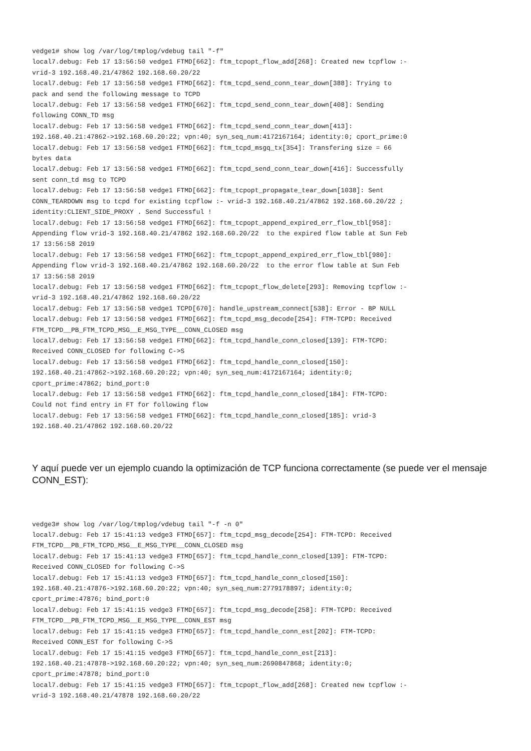vedge1# show log /var/log/tmplog/vdebug tail "-f"
local7.debug: Feb 17 13:56:50 vedge1 FTMD[662]: ftm_tcpopt_flow_add[268]: Created new tcpflow :-
vrid-3 192.168.40.21/47862 192.168.60.20/22
local7.debug: Feb 17 13:56:58 vedge1 FTMD[662]: ftm_tcpd_send_conn_tear_down[388]: Trying to
pack and send the following message to TCPD
local7.debug: Feb 17 13:56:58 vedge1 FTMD[662]: ftm_tcpd_send_conn_tear_down[408]: Sending
following CONN_TD msg
local7.debug: Feb 17 13:56:58 vedge1 FTMD[662]: ftm_tcpd_send_conn_tear_down[413]:
192.168.40.21:47862->192.168.60.20:22; vpn:40; syn_seq_num:4172167164; identity:0; cport_prime:0
local7.debug: Feb 17 13:56:58 vedge1 FTMD[662]: ftm_tcpd_msgq_tx[354]: Transfering size = 66
bytes data
local7.debug: Feb 17 13:56:58 vedge1 FTMD[662]: ftm_tcpd_send_conn_tear_down[416]: Successfully
sent conn_td msg to TCPD
local7.debug: Feb 17 13:56:58 vedge1 FTMD[662]: ftm_tcpopt_propagate_tear_down[1038]: Sent
CONN_TEARDOWN msg to tcpd for existing tcpflow :- vrid-3 192.168.40.21/47862 192.168.60.20/22 ;
identity:CLIENT_SIDE_PROXY . Send Successful !
local7.debug: Feb 17 13:56:58 vedge1 FTMD[662]: ftm_tcpopt_append_expired_err_flow_tbl[958]:
Appending flow vrid-3 192.168.40.21/47862 192.168.60.20/22  to the expired flow table at Sun Feb
17 13:56:58 2019
local7.debug: Feb 17 13:56:58 vedge1 FTMD[662]: ftm_tcpopt_append_expired_err_flow_tbl[980]:
Appending flow vrid-3 192.168.40.21/47862 192.168.60.20/22  to the error flow table at Sun Feb
17 13:56:58 2019
local7.debug: Feb 17 13:56:58 vedge1 FTMD[662]: ftm_tcpopt_flow_delete[293]: Removing tcpflow :-
vrid-3 192.168.40.21/47862 192.168.60.20/22
local7.debug: Feb 17 13:56:58 vedge1 TCPD[670]: handle_upstream_connect[538]: Error - BP NULL
local7.debug: Feb 17 13:56:58 vedge1 FTMD[662]: ftm_tcpd_msg_decode[254]: FTM-TCPD: Received
FTM_TCPD__PB_FTM_TCPD_MSG__E_MSG_TYPE__CONN_CLOSED msg
local7.debug: Feb 17 13:56:58 vedge1 FTMD[662]: ftm_tcpd_handle_conn_closed[139]: FTM-TCPD:
Received CONN_CLOSED for following C->S
local7.debug: Feb 17 13:56:58 vedge1 FTMD[662]: ftm_tcpd_handle_conn_closed[150]:
192.168.40.21:47862->192.168.60.20:22; vpn:40; syn_seq_num:4172167164; identity:0;
cport_prime:47862; bind_port:0
local7.debug: Feb 17 13:56:58 vedge1 FTMD[662]: ftm_tcpd_handle_conn_closed[184]: FTM-TCPD:
Could not find entry in FT for following flow
local7.debug: Feb 17 13:56:58 vedge1 FTMD[662]: ftm_tcpd_handle_conn_closed[185]: vrid-3
192.168.40.21/47862 192.168.60.20/22
Y aquí puede ver un ejemplo cuando la optimización de TCP funciona correctamente (se puede ver el mensaje CONN_EST):
vedge3# show log /var/log/tmplog/vdebug tail "-f -n 0"
local7.debug: Feb 17 15:41:13 vedge3 FTMD[657]: ftm_tcpd_msg_decode[254]: FTM-TCPD: Received
FTM_TCPD__PB_FTM_TCPD_MSG__E_MSG_TYPE__CONN_CLOSED msg
local7.debug: Feb 17 15:41:13 vedge3 FTMD[657]: ftm_tcpd_handle_conn_closed[139]: FTM-TCPD:
Received CONN_CLOSED for following C->S
local7.debug: Feb 17 15:41:13 vedge3 FTMD[657]: ftm_tcpd_handle_conn_closed[150]:
192.168.40.21:47876->192.168.60.20:22; vpn:40; syn_seq_num:2779178897; identity:0;
cport_prime:47876; bind_port:0
local7.debug: Feb 17 15:41:15 vedge3 FTMD[657]: ftm_tcpd_msg_decode[258]: FTM-TCPD: Received
FTM_TCPD__PB_FTM_TCPD_MSG__E_MSG_TYPE__CONN_EST msg
local7.debug: Feb 17 15:41:15 vedge3 FTMD[657]: ftm_tcpd_handle_conn_est[202]: FTM-TCPD:
Received CONN_EST for following C->S
local7.debug: Feb 17 15:41:15 vedge3 FTMD[657]: ftm_tcpd_handle_conn_est[213]:
192.168.40.21:47878->192.168.60.20:22; vpn:40; syn_seq_num:2690847868; identity:0;
cport_prime:47878; bind_port:0
local7.debug: Feb 17 15:41:15 vedge3 FTMD[657]: ftm_tcpopt_flow_add[268]: Created new tcpflow :-
vrid-3 192.168.40.21/47878 192.168.60.20/22